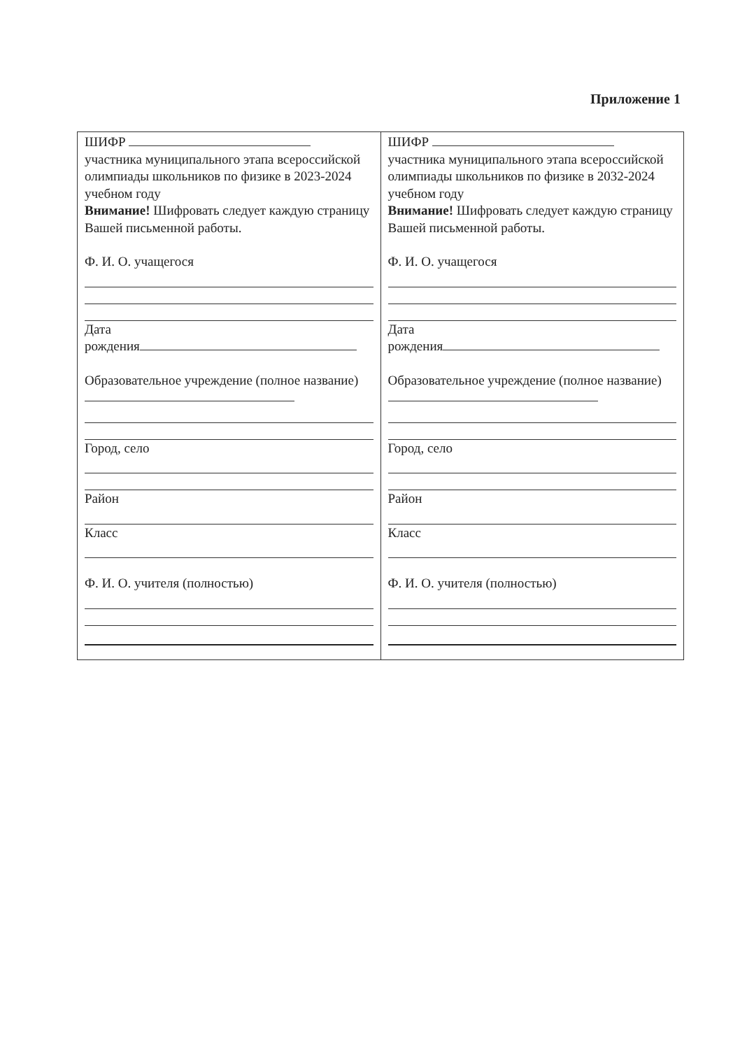Приложение 1
| ШИФР участника муниципального этапа всероссийской олимпиады школьников по физике в 2023-2024 учебном году Внимание! Шифровать следует каждую страницу Вашей письменной работы. Ф. И. О. учащегося Дата рождения Образовательное учреждение (полное название) Город, село Район Класс Ф. И. О. учителя (полностью) | ШИФР участника муниципального этапа всероссийской олимпиады школьников по физике в 2032-2024 учебном году Внимание! Шифровать следует каждую страницу Вашей письменной работы. Ф. И. О. учащегося Дата рождения Образовательное учреждение (полное название) Город, село Район Класс Ф. И. О. учителя (полностью) |